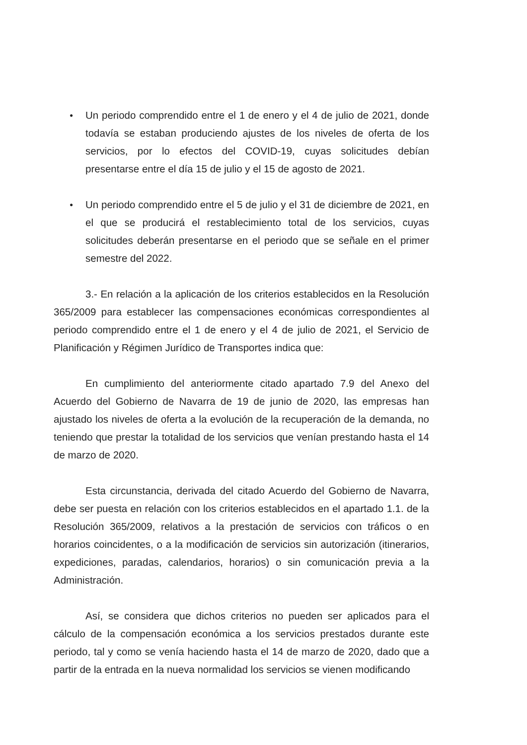● Un periodo comprendido entre el 1 de enero y el 4 de julio de 2021, donde todavía se estaban produciendo ajustes de los niveles de oferta de los servicios, por lo efectos del COVID-19, cuyas solicitudes debían presentarse entre el día 15 de julio y el 15 de agosto de 2021.
● Un periodo comprendido entre el 5 de julio y el 31 de diciembre de 2021, en el que se producirá el restablecimiento total de los servicios, cuyas solicitudes deberán presentarse en el periodo que se señale en el primer semestre del 2022.
3.- En relación a la aplicación de los criterios establecidos en la Resolución 365/2009 para establecer las compensaciones económicas correspondientes al periodo comprendido entre el 1 de enero y el 4 de julio de 2021, el Servicio de Planificación y Régimen Jurídico de Transportes indica que:
En cumplimiento del anteriormente citado apartado 7.9 del Anexo del Acuerdo del Gobierno de Navarra de 19 de junio de 2020, las empresas han ajustado los niveles de oferta a la evolución de la recuperación de la demanda, no teniendo que prestar la totalidad de los servicios que venían prestando hasta el 14 de marzo de 2020.
Esta circunstancia, derivada del citado Acuerdo del Gobierno de Navarra, debe ser puesta en relación con los criterios establecidos en el apartado 1.1. de la Resolución 365/2009, relativos a la prestación de servicios con tráficos o en horarios coincidentes, o a la modificación de servicios sin autorización (itinerarios, expediciones, paradas, calendarios, horarios) o sin comunicación previa a la Administración.
Así, se considera que dichos criterios no pueden ser aplicados para el cálculo de la compensación económica a los servicios prestados durante este periodo, tal y como se venía haciendo hasta el 14 de marzo de 2020, dado que a partir de la entrada en la nueva normalidad los servicios se vienen modificando